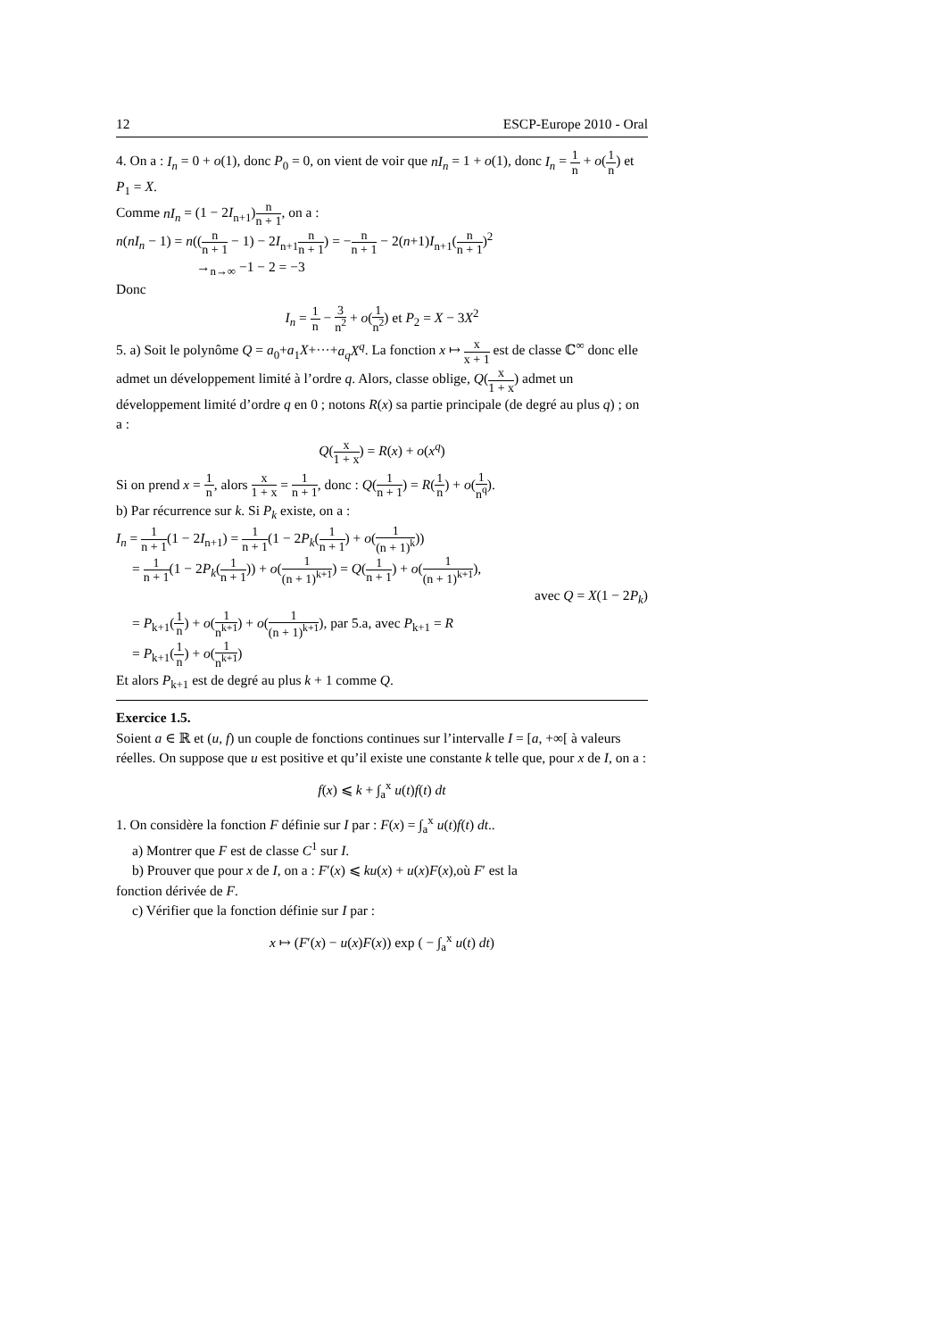12 ESCP-Europe 2010 - Oral
4. On a : I<sub>n</sub> = 0 + o(1), donc P<sub>0</sub> = 0, on vient de voir que nI<sub>n</sub> = 1 + o(1), donc I<sub>n</sub> = 1 n + o(1 n) et P<sub>1</sub> = X.
Comme nI<sub>n</sub> = (1 − 2I<sub>n+1</sub>)n n + 1, on a :
n(nI<sub>n</sub> − 1) = n((n n + 1 − 1) − 2I<sub>n+1</sub>n n + 1) = −n n + 1 − 2(n+1)I<sub>n+1</sub>(n n + 1)<sup>2</sup>
→<sub>n→∞</sub> −1 − 2 = −3
Donc
I<sub>n</sub> = 1 n − 3 n<sup>2</sup> + o(1 n<sup>2</sup>) et P<sub>2</sub> = X − 3X<sup>2</sup>
5. a) Soit le polynôme Q = a<sub>0</sub>+a<sub>1</sub>X+···+a<sub>q</sub>X<sup>q</sup>. La fonction x ↦ x x + 1 est de classe ℂ<sup>∞</sup> donc elle admet un développement limité à l’ordre q. Alors, classe oblige, Q(x 1 + x) admet un développement limité d’ordre q en 0 ; notons R(x) sa partie principale (de degré au plus q) ; on a :
Q(x 1 + x) = R(x) + o(x<sup>q</sup>)
Si on prend x = 1 n, alors x 1 + x = 1 n + 1, donc : Q(1 n + 1) = R(1 n) + o(1 n<sup>q</sup>).
b) Par récurrence sur k. Si P<sub>k</sub> existe, on a :
I<sub>n</sub> = 1 n + 1(1 − 2I<sub>n+1</sub>) = 1 n + 1(1 − 2P<sub>k</sub>(1 n + 1) + o(1 (n + 1)<sup>k</sup>))
= 1 n + 1(1 − 2P<sub>k</sub>(1 n + 1)) + o(1 (n + 1)<sup>k+1</sup>) = Q(1 n + 1) + o(1 (n + 1)<sup>k+1</sup>),
avec Q = X(1 − 2P<sub>k</sub>)
= P<sub>k+1</sub>(1 n) + o(1 n<sup>k+1</sup>) + o(1 (n + 1)<sup>k+1</sup>), par 5.a, avec P<sub>k+1</sub> = R
= P<sub>k+1</sub>(1 n) + o(1 n<sup>k+1</sup>)
Et alors P<sub>k+1</sub> est de degré au plus k + 1 comme Q.
Exercice 1.5.
Soient a ∈ ℝ et (u, f) un couple de fonctions continues sur l’intervalle I = [a, +∞[ à valeurs réelles. On suppose que u est positive et qu’il existe une constante k telle que, pour x de I, on a :
f(x) ⩽ k + ∫<sub>a</sub><sup>x</sup> u(t)f(t) dt
1. On considère la fonction F définie sur I par : F(x) = ∫<sub>a</sub><sup>x</sup> u(t)f(t) dt..
a) Montrer que F est de classe C<sup>1</sup> sur I.
b) Prouver que pour x de I, on a : F′(x) ⩽ ku(x) + u(x)F(x),où F′ est la
fonction dérivée de F.
c) Vérifier que la fonction définie sur I par :
x ↦ (F′(x) − u(x)F(x)) exp ( − ∫<sub>a</sub><sup>x</sup> u(t) dt)